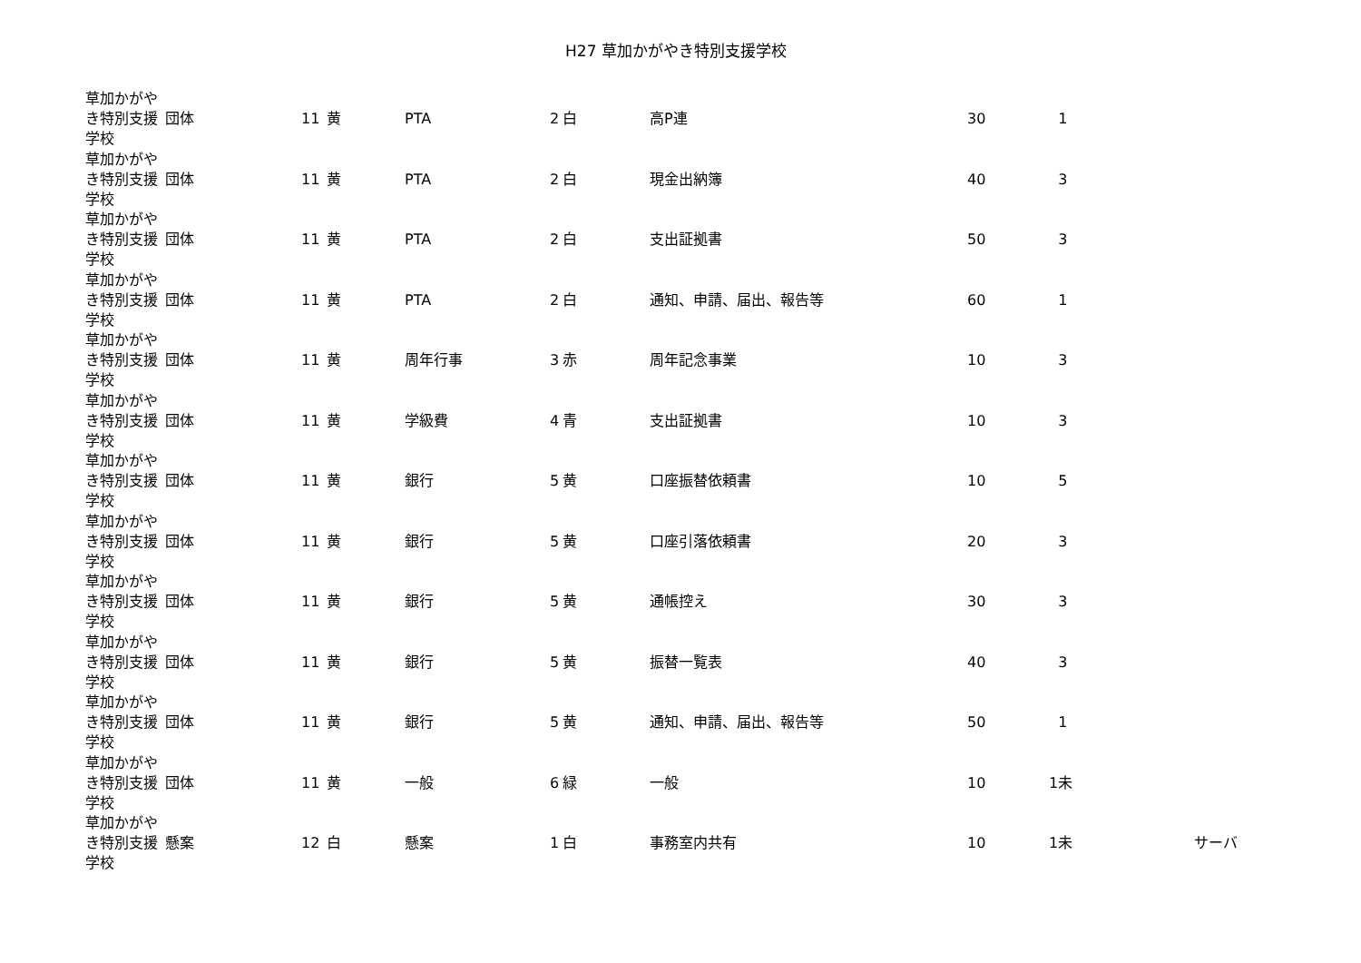H27 草加かがやき特別支援学校
| 草加かがやき特別支援学校 | 団体 | 11 | 黄 | PTA | 2 | 白 | 高P連 | 30 | 1 | |
| 草加かがやき特別支援学校 | 団体 | 11 | 黄 | PTA | 2 | 白 | 現金出納簿 | 40 | 3 | |
| 草加かがやき特別支援学校 | 団体 | 11 | 黄 | PTA | 2 | 白 | 支出証拠書 | 50 | 3 | |
| 草加かがやき特別支援学校 | 団体 | 11 | 黄 | PTA | 2 | 白 | 通知、申請、届出、報告等 | 60 | 1 | |
| 草加かがやき特別支援学校 | 団体 | 11 | 黄 | 周年行事 | 3 | 赤 | 周年記念事業 | 10 | 3 | |
| 草加かがやき特別支援学校 | 団体 | 11 | 黄 | 学級費 | 4 | 青 | 支出証拠書 | 10 | 3 | |
| 草加かがやき特別支援学校 | 団体 | 11 | 黄 | 銀行 | 5 | 黄 | 口座振替依頼書 | 10 | 5 | |
| 草加かがやき特別支援学校 | 団体 | 11 | 黄 | 銀行 | 5 | 黄 | 口座引落依頼書 | 20 | 3 | |
| 草加かがやき特別支援学校 | 団体 | 11 | 黄 | 銀行 | 5 | 黄 | 通帳控え | 30 | 3 | |
| 草加かがやき特別支援学校 | 団体 | 11 | 黄 | 銀行 | 5 | 黄 | 振替一覧表 | 40 | 3 | |
| 草加かがやき特別支援学校 | 団体 | 11 | 黄 | 銀行 | 5 | 黄 | 通知、申請、届出、報告等 | 50 | 1 | |
| 草加かがやき特別支援学校 | 団体 | 11 | 黄 | 一般 | 6 | 緑 | 一般 | 10 | 1未 | |
| 草加かがやき特別支援学校 | 懸案 | 12 | 白 | 懸案 | 1 | 白 | 事務室内共有 | 10 | 1未 | サーバ |